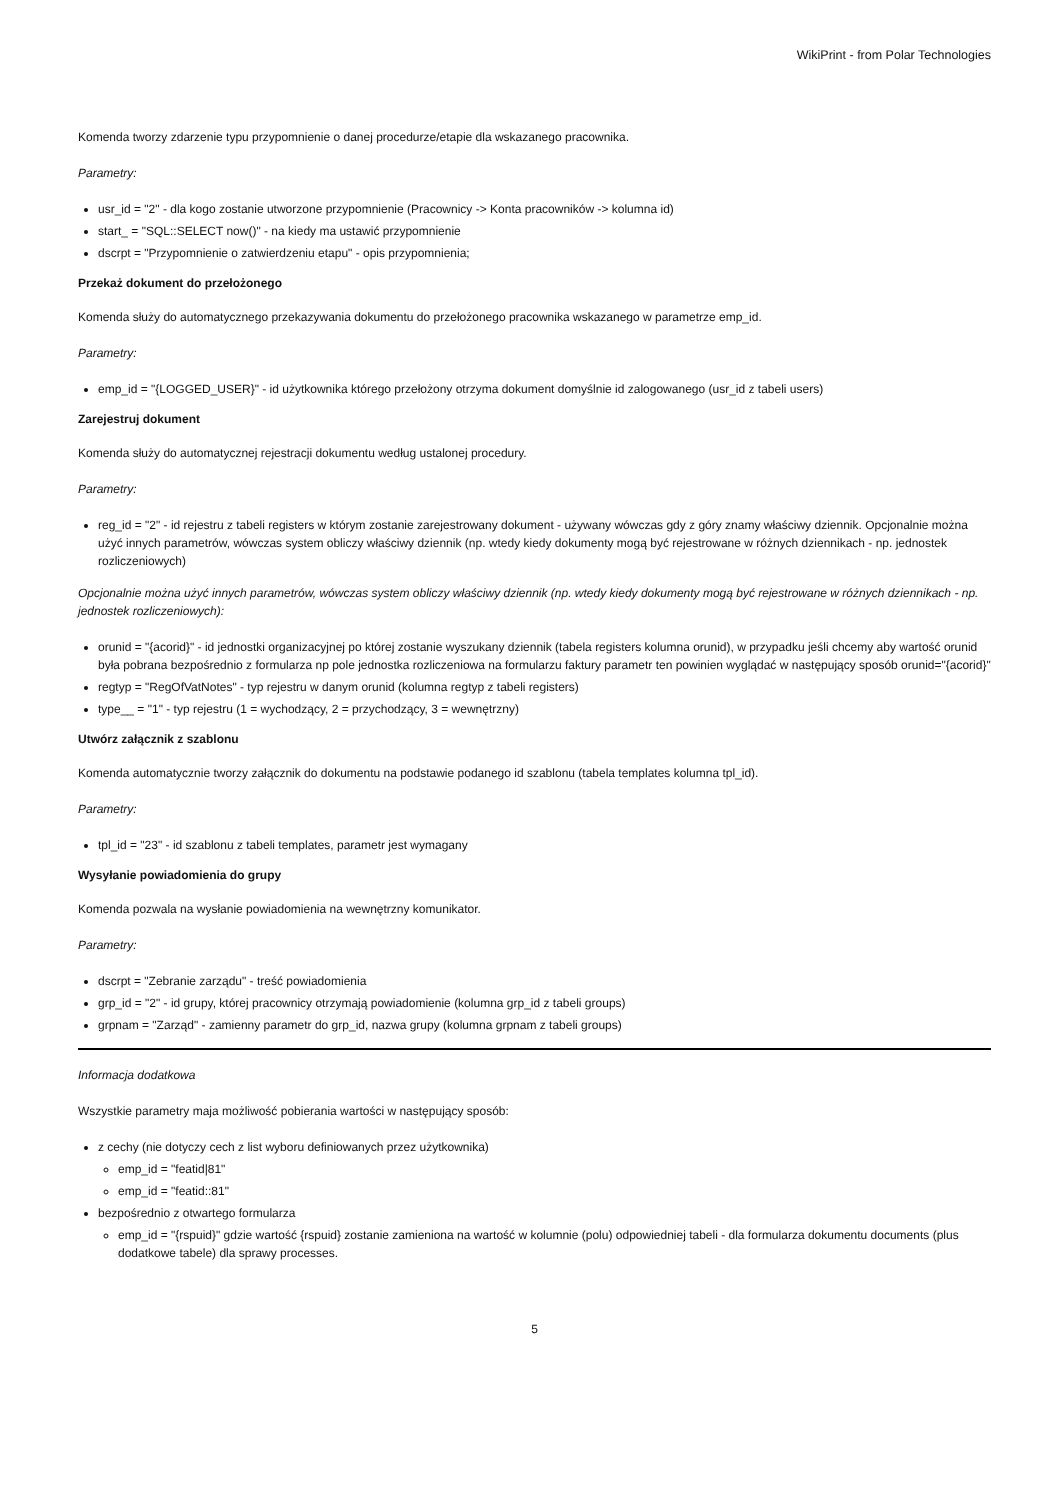WikiPrint - from Polar Technologies
Komenda tworzy zdarzenie typu przypomnienie o danej procedurze/etapie dla wskazanego pracownika.
Parametry:
usr_id = "2" - dla kogo zostanie utworzone przypomnienie (Pracownicy -> Konta pracowników -> kolumna id)
start_ = "SQL::SELECT now()" - na kiedy ma ustawić przypomnienie
dscrpt = "Przypomnienie o zatwierdzeniu etapu" - opis przypomnienia;
Przekaż dokument do przełożonego
Komenda służy do automatycznego przekazywania dokumentu do przełożonego pracownika wskazanego w parametrze emp_id.
Parametry:
emp_id = "{LOGGED_USER}" - id użytkownika którego przełożony otrzyma dokument domyślnie id zalogowanego (usr_id z tabeli users)
Zarejestruj dokument
Komenda służy do automatycznej rejestracji dokumentu według ustalonej procedury.
Parametry:
reg_id = "2" - id rejestru z tabeli registers w którym zostanie zarejestrowany dokument - używany wówczas gdy z góry znamy właściwy dziennik. Opcjonalnie można użyć innych parametrów, wówczas system obliczy właściwy dziennik (np. wtedy kiedy dokumenty mogą być rejestrowane w różnych dziennikach - np. jednostek rozliczeniowych)
Opcjonalnie można użyć innych parametrów, wówczas system obliczy właściwy dziennik (np. wtedy kiedy dokumenty mogą być rejestrowane w różnych dziennikach - np. jednostek rozliczeniowych):
orunid = "{acorid}" - id jednostki organizacyjnej po której zostanie wyszukany dziennik (tabela registers kolumna orunid), w przypadku jeśli chcemy aby wartość orunid była pobrana bezpośrednio z formularza np pole jednostka rozliczeniowa na formularzu faktury parametr ten powinien wyglądać w następujący sposób orunid="{acorid}"
regtyp = "RegOfVatNotes" - typ rejestru w danym orunid (kolumna regtyp z tabeli registers)
type__ = "1" - typ rejestru (1 = wychodzący, 2 = przychodzący, 3 = wewnętrzny)
Utwórz załącznik z szablonu
Komenda automatycznie tworzy załącznik do dokumentu na podstawie podanego id szablonu (tabela templates kolumna tpl_id).
Parametry:
tpl_id = "23" - id szablonu z tabeli templates, parametr jest wymagany
Wysyłanie powiadomienia do grupy
Komenda pozwala na wysłanie powiadomienia na wewnętrzny komunikator.
Parametry:
dscrpt = "Zebranie zarządu" - treść powiadomienia
grp_id = "2" - id grupy, której pracownicy otrzymają powiadomienie (kolumna grp_id z tabeli groups)
grpnam = "Zarząd" - zamienny parametr do grp_id, nazwa grupy (kolumna grpnam z tabeli groups)
Informacja dodatkowa
Wszystkie parametry maja możliwość pobierania wartości w następujący sposób:
z cechy (nie dotyczy cech z list wyboru definiowanych przez użytkownika)
emp_id = "featid|81"
emp_id = "featid::81"
bezpośrednio z otwartego formularza
emp_id = "{rspuid}" gdzie wartość {rspuid} zostanie zamieniona na wartość w kolumnie (polu) odpowiedniej tabeli - dla formularza dokumentu documents (plus dodatkowe tabele) dla sprawy processes.
5